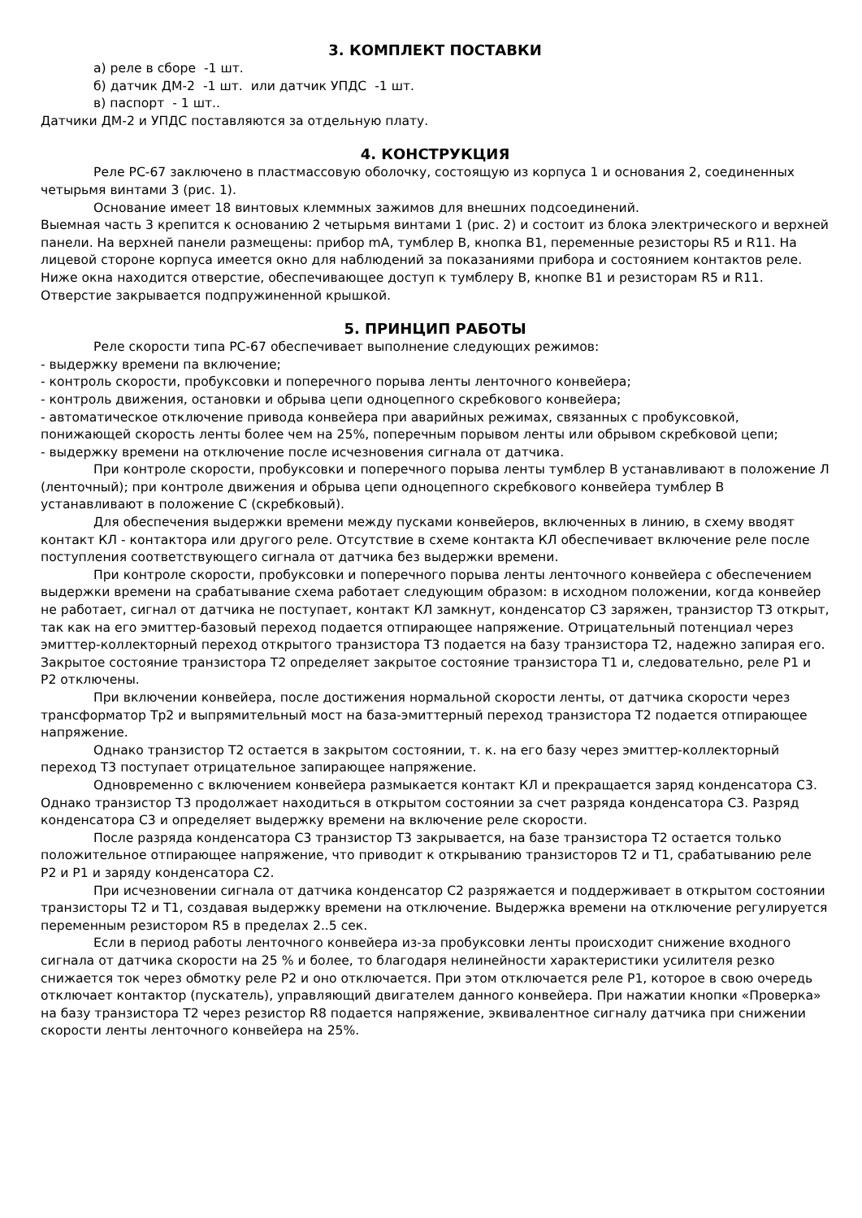3. КОМПЛЕКТ ПОСТАВКИ
а) реле в сборе -1 шт.
б) датчик ДМ-2 -1 шт. или датчик УПДС -1 шт.
в) паспорт - 1 шт..
Датчики ДМ-2 и УПДС поставляются за отдельную плату.
4. КОНСТРУКЦИЯ
Реле РС-67 заключено в пластмассовую оболочку, состоящую из корпуса 1 и основания 2, соединенных четырьмя винтами 3 (рис. 1).
Основание имеет 18 винтовых клеммных зажимов для внешних подсоединений.
Выемная часть 3 крепится к основанию 2 четырьмя винтами 1 (рис. 2) и состоит из блока электрического и верхней панели. На верхней панели размещены: прибор mA, тумблер В, кнопка В1, переменные резисторы R5 и R11. На лицевой стороне корпуса имеется окно для наблюдений за показаниями прибора и состоянием контактов реле. Ниже окна находится отверстие, обеспечивающее доступ к тумблеру В, кнопке В1 и резисторам R5 и R11. Отверстие закрывается подпружиненной крышкой.
5. ПРИНЦИП РАБОТЫ
Реле скорости типа РС-67 обеспечивает выполнение следующих режимов:
- выдержку времени па включение;
- контроль скорости, пробуксовки и поперечного порыва ленты ленточного конвейера;
- контроль движения, остановки и обрыва цепи одноцепного скребкового конвейера;
- автоматическое отключение привода конвейера при аварийных режимах, связанных с пробуксовкой, понижающей скорость ленты более чем на 25%, поперечным порывом ленты или обрывом скребковой цепи;
- выдержку времени на отключение после исчезновения сигнала от датчика.
При контроле скорости, пробуксовки и поперечного порыва ленты тумблер В устанавливают в положение Л (ленточный); при контроле движения и обрыва цепи одноцепного скребкового конвейера тумблер В устанавливают в положение С (скребковый).
Для обеспечения выдержки времени между пусками конвейеров, включенных в линию, в схему вводят контакт КЛ - контактора или другого реле. Отсутствие в схеме контакта КЛ обеспечивает включение реле после поступления соответствующего сигнала от датчика без выдержки времени.
При контроле скорости, пробуксовки и поперечного порыва ленты ленточного конвейера с обеспечением выдержки времени на срабатывание схема работает следующим образом: в исходном положении, когда конвейер не работает, сигнал от датчика не поступает, контакт КЛ замкнут, конденсатор С3 заряжен, транзистор Т3 открыт, так как на его эмиттер-базовый переход подается отпирающее напряжение. Отрицательный потенциал через эмиттер-коллекторный переход открытого транзистора Т3 подается на базу транзистора Т2, надежно запирая его. Закрытое состояние транзистора Т2 определяет закрытое состояние транзистора Т1 и, следовательно, реле Р1 и Р2 отключены.
При включении конвейера, после достижения нормальной скорости ленты, от датчика скорости через трансформатор Тр2 и выпрямительный мост на база-эмиттерный переход транзистора Т2 подается отпирающее напряжение.
Однако транзистор Т2 остается в закрытом состоянии, т. к. на его базу через эмиттер-коллекторный переход Т3 поступает отрицательное запирающее напряжение.
Одновременно с включением конвейера размыкается контакт КЛ и прекращается заряд конденсатора С3. Однако транзистор Т3 продолжает находиться в открытом состоянии за счет разряда конденсатора С3. Разряд конденсатора С3 и определяет выдержку времени на включение реле скорости.
После разряда конденсатора С3 транзистор Т3 закрывается, на базе транзистора Т2 остается только положительное отпирающее напряжение, что приводит к открыванию транзисторов Т2 и Т1, срабатыванию реле Р2 и Р1 и заряду конденсатора С2.
При исчезновении сигнала от датчика конденсатор С2 разряжается и поддерживает в открытом состоянии транзисторы Т2 и Т1, создавая выдержку времени на отключение. Выдержка времени на отключение регулируется переменным резистором R5 в пределах 2..5 сек.
Если в период работы ленточного конвейера из-за пробуксовки ленты происходит снижение входного сигнала от датчика скорости на 25 % и более, то благодаря нелинейности характеристики усилителя резко снижается ток через обмотку реле Р2 и оно отключается. При этом отключается реле Р1, которое в свою очередь отключает контактор (пускатель), управляющий двигателем данного конвейера. При нажатии кнопки «Проверка» на базу транзистора Т2 через резистор R8 подается напряжение, эквивалентное сигналу датчика при снижении скорости ленты ленточного конвейера на 25%.